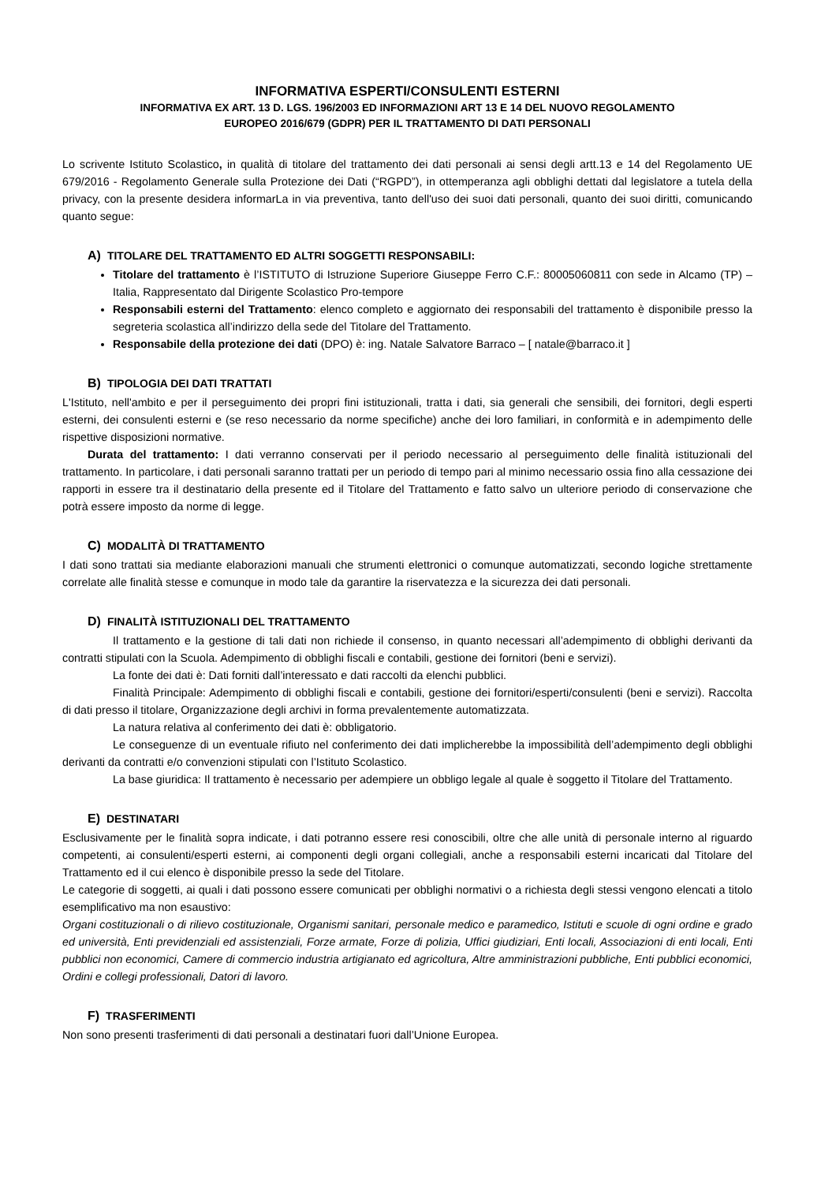INFORMATIVA ESPERTI/CONSULENTI ESTERNI
INFORMATIVA EX ART. 13 D. LGS. 196/2003 ED INFORMAZIONI ART 13 E 14 DEL NUOVO REGOLAMENTO
EUROPEO 2016/679 (GDPR) PER IL TRATTAMENTO DI DATI PERSONALI
Lo scrivente Istituto Scolastico, in qualità di titolare del trattamento dei dati personali ai sensi degli artt.13 e 14 del Regolamento UE 679/2016 - Regolamento Generale sulla Protezione dei Dati (“RGPD”), in ottemperanza agli obblighi dettati dal legislatore a tutela della privacy, con la presente desidera informarLa in via preventiva, tanto dell'uso dei suoi dati personali, quanto dei suoi diritti, comunicando quanto segue:
A) TITOLARE DEL TRATTAMENTO ED ALTRI SOGGETTI RESPONSABILI:
Titolare del trattamento è l’ISTITUTO di Istruzione Superiore Giuseppe Ferro C.F.: 80005060811 con sede in Alcamo (TP) – Italia, Rappresentato dal Dirigente Scolastico Pro-tempore
Responsabili esterni del Trattamento: elenco completo e aggiornato dei responsabili del trattamento è disponibile presso la segreteria scolastica all’indirizzo della sede del Titolare del Trattamento.
Responsabile della protezione dei dati (DPO) è: ing. Natale Salvatore Barraco – [ natale@barraco.it ]
B) TIPOLOGIA DEI DATI TRATTATI
L'Istituto, nell'ambito e per il perseguimento dei propri fini istituzionali, tratta i dati, sia generali che sensibili, dei fornitori, degli esperti esterni, dei consulenti esterni e (se reso necessario da norme specifiche) anche dei loro familiari, in conformità e in adempimento delle rispettive disposizioni normative.
Durata del trattamento: I dati verranno conservati per il periodo necessario al perseguimento delle finalità istituzionali del trattamento. In particolare, i dati personali saranno trattati per un periodo di tempo pari al minimo necessario ossia fino alla cessazione dei rapporti in essere tra il destinatario della presente ed il Titolare del Trattamento e fatto salvo un ulteriore periodo di conservazione che potrà essere imposto da norme di legge.
C) MODALITÀ DI TRATTAMENTO
I dati sono trattati sia mediante elaborazioni manuali che strumenti elettronici o comunque automatizzati, secondo logiche strettamente correlate alle finalità stesse e comunque in modo tale da garantire la riservatezza e la sicurezza dei dati personali.
D) FINALITÀ ISTITUZIONALI DEL TRATTAMENTO
Il trattamento e la gestione di tali dati non richiede il consenso, in quanto necessari all’adempimento di obblighi derivanti da contratti stipulati con la Scuola. Adempimento di obblighi fiscali e contabili, gestione dei fornitori (beni e servizi).
La fonte dei dati è: Dati forniti dall’interessato e dati raccolti da elenchi pubblici.
Finalità Principale: Adempimento di obblighi fiscali e contabili, gestione dei fornitori/esperti/consulenti (beni e servizi). Raccolta di dati presso il titolare, Organizzazione degli archivi in forma prevalentemente automatizzata.
La natura relativa al conferimento dei dati è: obbligatorio.
Le conseguenze di un eventuale rifiuto nel conferimento dei dati implicherebbe la impossibilità dell’adempimento degli obblighi derivanti da contratti e/o convenzioni stipulati con l’Istituto Scolastico.
La base giuridica: Il trattamento è necessario per adempiere un obbligo legale al quale è soggetto il Titolare del Trattamento.
E) DESTINATARI
Esclusivamente per le finalità sopra indicate, i dati potranno essere resi conoscibili, oltre che alle unità di personale interno al riguardo competenti, ai consulenti/esperti esterni, ai componenti degli organi collegiali, anche a responsabili esterni incaricati dal Titolare del Trattamento ed il cui elenco è disponibile presso la sede del Titolare.
Le categorie di soggetti, ai quali i dati possono essere comunicati per obblighi normativi o a richiesta degli stessi vengono elencati a titolo esemplificativo ma non esaustivo:
Organi costituzionali o di rilievo costituzionale, Organismi sanitari, personale medico e paramedico, Istituti e scuole di ogni ordine e grado ed università, Enti previdenziali ed assistenziali, Forze armate, Forze di polizia, Uffici giudiziari, Enti locali, Associazioni di enti locali, Enti pubblici non economici, Camere di commercio industria artigianato ed agricoltura, Altre amministrazioni pubbliche, Enti pubblici economici, Ordini e collegi professionali, Datori di lavoro.
F) TRASFERIMENTI
Non sono presenti trasferimenti di dati personali a destinatari fuori dall’Unione Europea.